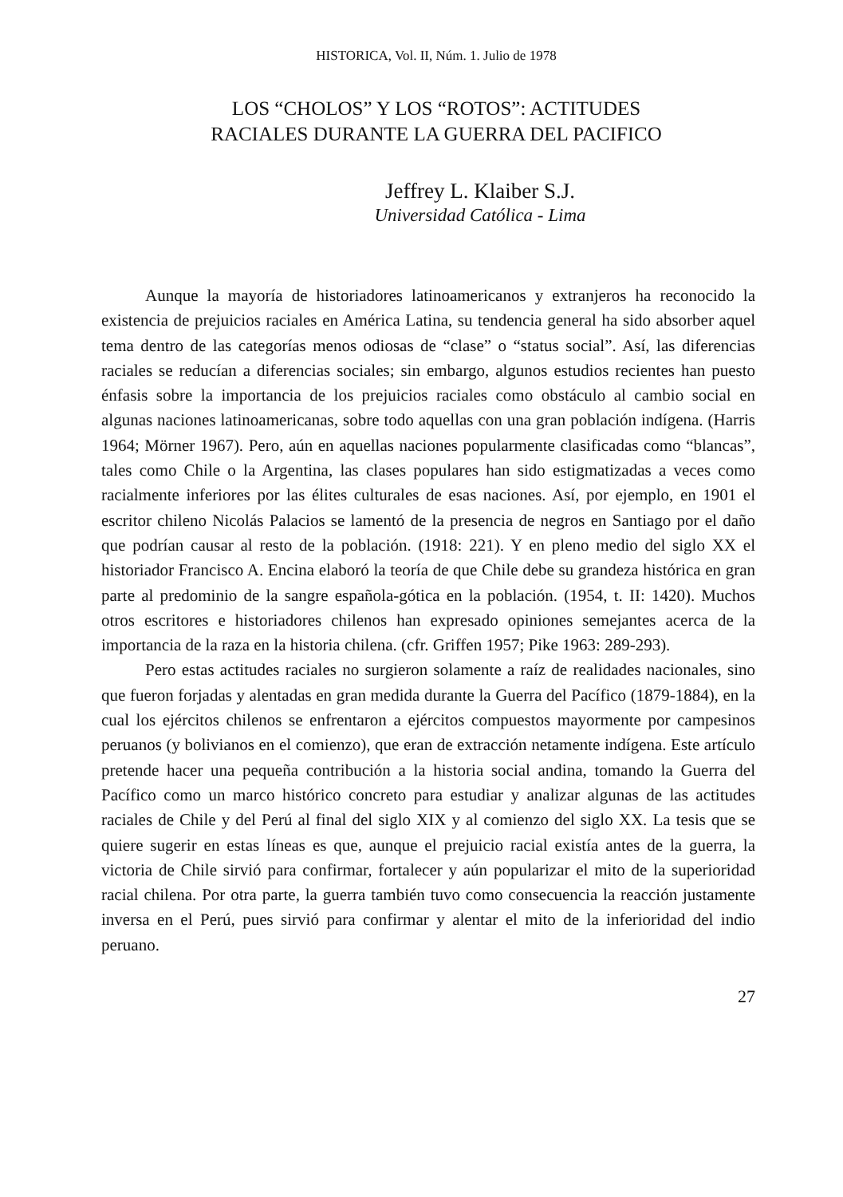HISTORICA, Vol. II, Núm. 1. Julio de 1978
LOS “CHOLOS” Y LOS “ROTOS”: ACTITUDES
RACIALES DURANTE LA GUERRA DEL PACIFICO
Jeffrey L. Klaiber S.J.
Universidad Católica - Lima
Aunque la mayoría de historiadores latinoamericanos y extranjeros ha reconocido la existencia de prejuicios raciales en América Latina, su tendencia general ha sido absorber aquel tema dentro de las categorías menos odiosas de “clase” o “status social”. Así, las diferencias raciales se reducían a diferencias sociales; sin embargo, algunos estudios recientes han puesto énfasis sobre la importancia de los prejuicios raciales como obstáculo al cambio social en algunas naciones latinoamericanas, sobre todo aquellas con una gran población indígena. (Harris 1964; Mörner 1967). Pero, aún en aquellas naciones popularmente clasificadas como “blancas”, tales como Chile o la Argentina, las clases populares han sido estigmatizadas a veces como racialmente inferiores por las élites culturales de esas naciones. Así, por ejemplo, en 1901 el escritor chileno Nicolás Palacios se lamentó de la presencia de negros en Santiago por el daño que podrían causar al resto de la población. (1918: 221). Y en pleno medio del siglo XX el historiador Francisco A. Encina elaboró la teoría de que Chile debe su grandeza histórica en gran parte al predominio de la sangre española-gótica en la población. (1954, t. II: 1420). Muchos otros escritores e historiadores chilenos han expresado opiniones semejantes acerca de la importancia de la raza en la historia chilena. (cfr. Griffen 1957; Pike 1963: 289-293).
Pero estas actitudes raciales no surgieron solamente a raíz de realidades nacionales, sino que fueron forjadas y alentadas en gran medida durante la Guerra del Pacífico (1879-1884), en la cual los ejércitos chilenos se enfrentaron a ejércitos compuestos mayormente por campesinos peruanos (y bolivianos en el comienzo), que eran de extracción netamente indígena. Este artículo pretende hacer una pequeña contribución a la historia social andina, tomando la Guerra del Pacífico como un marco histórico concreto para estudiar y analizar algunas de las actitudes raciales de Chile y del Perú al final del siglo XIX y al comienzo del siglo XX. La tesis que se quiere sugerir en estas líneas es que, aunque el prejuicio racial existía antes de la guerra, la victoria de Chile sirvió para confirmar, fortalecer y aún popularizar el mito de la superioridad racial chilena. Por otra parte, la guerra también tuvo como consecuencia la reacción justamente inversa en el Perú, pues sirvió para confirmar y alentar el mito de la inferioridad del indio peruano.
27